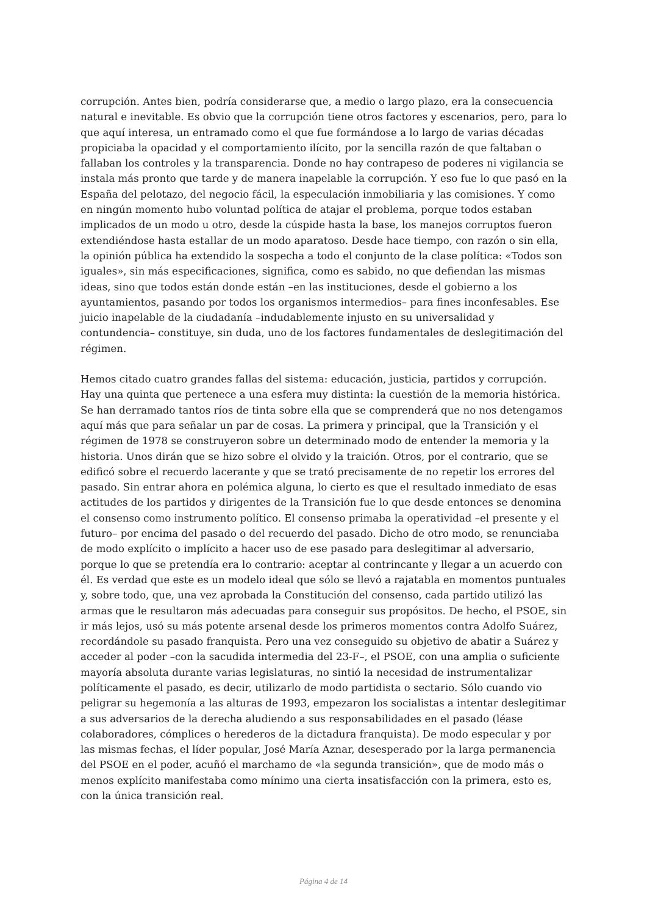corrupción. Antes bien, podría considerarse que, a medio o largo plazo, era la consecuencia natural e inevitable. Es obvio que la corrupción tiene otros factores y escenarios, pero, para lo que aquí interesa, un entramado como el que fue formándose a lo largo de varias décadas propiciaba la opacidad y el comportamiento ilícito, por la sencilla razón de que faltaban o fallaban los controles y la transparencia. Donde no hay contrapeso de poderes ni vigilancia se instala más pronto que tarde y de manera inapelable la corrupción. Y eso fue lo que pasó en la España del pelotazo, del negocio fácil, la especulación inmobiliaria y las comisiones. Y como en ningún momento hubo voluntad política de atajar el problema, porque todos estaban implicados de un modo u otro, desde la cúspide hasta la base, los manejos corruptos fueron extendiéndose hasta estallar de un modo aparatoso. Desde hace tiempo, con razón o sin ella, la opinión pública ha extendido la sospecha a todo el conjunto de la clase política: «Todos son iguales», sin más especificaciones, significa, como es sabido, no que defiendan las mismas ideas, sino que todos están donde están –en las instituciones, desde el gobierno a los ayuntamientos, pasando por todos los organismos intermedios– para fines inconfesables. Ese juicio inapelable de la ciudadanía –indudablemente injusto en su universalidad y contundencia– constituye, sin duda, uno de los factores fundamentales de deslegitimación del régimen.
Hemos citado cuatro grandes fallas del sistema: educación, justicia, partidos y corrupción. Hay una quinta que pertenece a una esfera muy distinta: la cuestión de la memoria histórica. Se han derramado tantos ríos de tinta sobre ella que se comprenderá que no nos detengamos aquí más que para señalar un par de cosas. La primera y principal, que la Transición y el régimen de 1978 se construyeron sobre un determinado modo de entender la memoria y la historia. Unos dirán que se hizo sobre el olvido y la traición. Otros, por el contrario, que se edificó sobre el recuerdo lacerante y que se trató precisamente de no repetir los errores del pasado. Sin entrar ahora en polémica alguna, lo cierto es que el resultado inmediato de esas actitudes de los partidos y dirigentes de la Transición fue lo que desde entonces se denomina el consenso como instrumento político. El consenso primaba la operatividad –el presente y el futuro– por encima del pasado o del recuerdo del pasado. Dicho de otro modo, se renunciaba de modo explícito o implícito a hacer uso de ese pasado para deslegitimar al adversario, porque lo que se pretendía era lo contrario: aceptar al contrincante y llegar a un acuerdo con él. Es verdad que este es un modelo ideal que sólo se llevó a rajatabla en momentos puntuales y, sobre todo, que, una vez aprobada la Constitución del consenso, cada partido utilizó las armas que le resultaron más adecuadas para conseguir sus propósitos. De hecho, el PSOE, sin ir más lejos, usó su más potente arsenal desde los primeros momentos contra Adolfo Suárez, recordándole su pasado franquista. Pero una vez conseguido su objetivo de abatir a Suárez y acceder al poder –con la sacudida intermedia del 23-F–, el PSOE, con una amplia o suficiente mayoría absoluta durante varias legislaturas, no sintió la necesidad de instrumentalizar políticamente el pasado, es decir, utilizarlo de modo partidista o sectario. Sólo cuando vio peligrar su hegemonía a las alturas de 1993, empezaron los socialistas a intentar deslegitimar a sus adversarios de la derecha aludiendo a sus responsabilidades en el pasado (léase colaboradores, cómplices o herederos de la dictadura franquista). De modo especular y por las mismas fechas, el líder popular, José María Aznar, desesperado por la larga permanencia del PSOE en el poder, acuñó el marchamo de «la segunda transición», que de modo más o menos explícito manifestaba como mínimo una cierta insatisfacción con la primera, esto es, con la única transición real.
Página 4 de 14